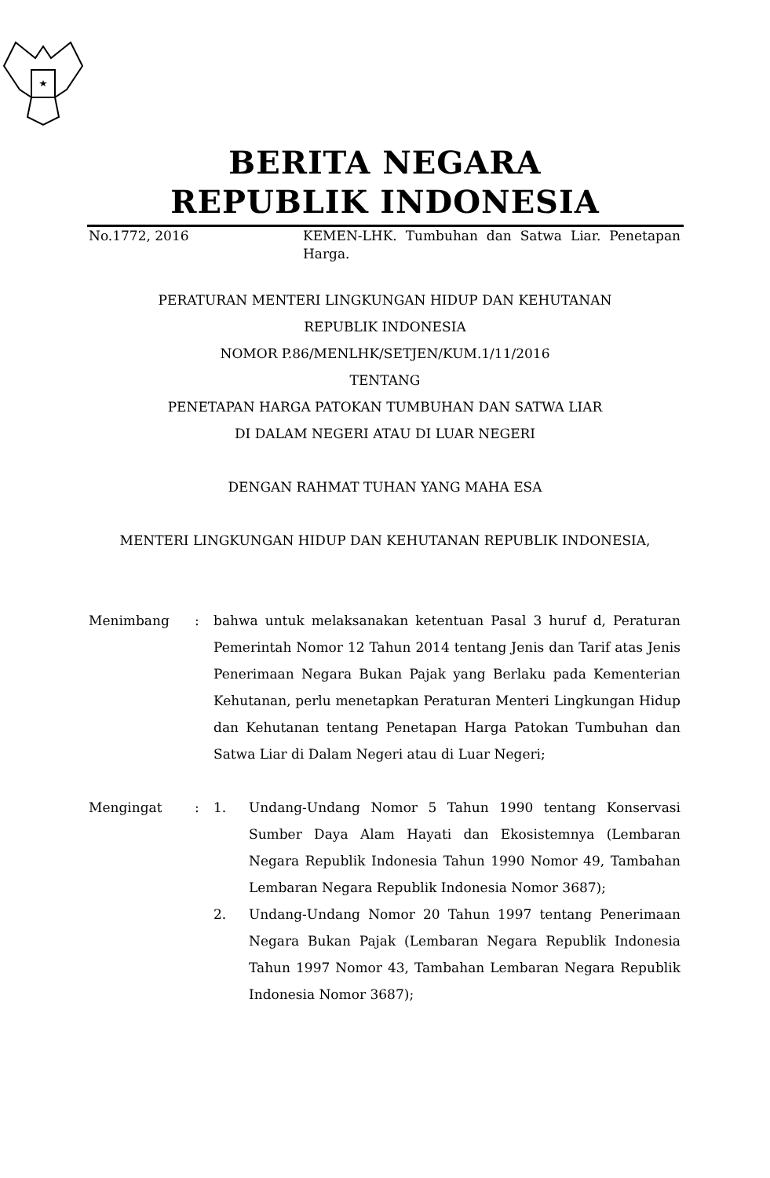BERITA NEGARA
REPUBLIK INDONESIA
No.1772, 2016 KEMEN-LHK. Tumbuhan dan Satwa Liar. Penetapan Harga.
PERATURAN MENTERI LINGKUNGAN HIDUP DAN KEHUTANAN
REPUBLIK INDONESIA
NOMOR P.86/MENLHK/SETJEN/KUM.1/11/2016
TENTANG
PENETAPAN HARGA PATOKAN TUMBUHAN DAN SATWA LIAR
DI DALAM NEGERI ATAU DI LUAR NEGERI
DENGAN RAHMAT TUHAN YANG MAHA ESA
MENTERI LINGKUNGAN HIDUP DAN KEHUTANAN REPUBLIK INDONESIA,
Menimbang : bahwa untuk melaksanakan ketentuan Pasal 3 huruf d, Peraturan Pemerintah Nomor 12 Tahun 2014 tentang Jenis dan Tarif atas Jenis Penerimaan Negara Bukan Pajak yang Berlaku pada Kementerian Kehutanan, perlu menetapkan Peraturan Menteri Lingkungan Hidup dan Kehutanan tentang Penetapan Harga Patokan Tumbuhan dan Satwa Liar di Dalam Negeri atau di Luar Negeri;
Mengingat : 1. Undang-Undang Nomor 5 Tahun 1990 tentang Konservasi Sumber Daya Alam Hayati dan Ekosistemnya (Lembaran Negara Republik Indonesia Tahun 1990 Nomor 49, Tambahan Lembaran Negara Republik Indonesia Nomor 3687);
2. Undang-Undang Nomor 20 Tahun 1997 tentang Penerimaan Negara Bukan Pajak (Lembaran Negara Republik Indonesia Tahun 1997 Nomor 43, Tambahan Lembaran Negara Republik Indonesia Nomor 3687);